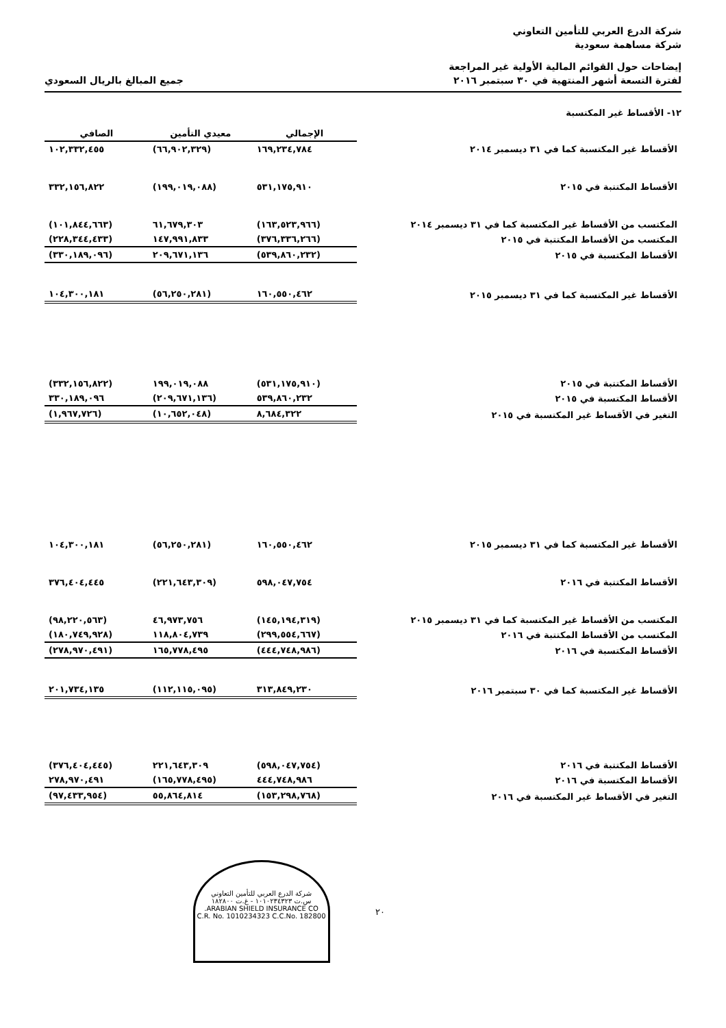شركة الدرع العربي للتأمين التعاوني
شركة مساهمة سعودية
إيضاحات حول القوائم المالية الأولية غير المراجعة
لفترة التسعة أشهر المنتهية في ٣٠ سبتمبر ٢٠١٦
جميع المبالغ بالريال السعودي
١٢- الأقساط غير المكتسبة
| | الإجمالي | معيدي التأمين | الصافي |
| الأقساط غير المكتسبة كما في ٣١ ديسمبر ٢٠١٤ | ١٦٩,٢٣٤,٧٨٤ | (٦٦,٩٠٢,٣٢٩) | ١٠٢,٣٣٢,٤٥٥ |
| الأقساط المكتتبة في ٢٠١٥ | ٥٣١,١٧٥,٩١٠ | (١٩٩,٠١٩,٠٨٨) | ٣٣٢,١٥٦,٨٢٢ |
| المكتسب من الأقساط غير المكتسبة كما في ٣١ ديسمبر ٢٠١٤ | (١٦٣,٥٢٣,٩٦٦) | ٦١,٦٧٩,٣٠٣ | (١٠١,٨٤٤,٦٦٣) |
| المكتسب من الأقساط المكتتبة في ٢٠١٥ | (٣٧٦,٣٣٦,٢٦٦) | ١٤٧,٩٩١,٨٣٣ | (٢٢٨,٣٤٤,٤٣٣) |
| الأقساط المكتسبة في ٢٠١٥ | (٥٣٩,٨٦٠,٢٣٢) | ٢٠٩,٦٧١,١٣٦ | (٣٣٠,١٨٩,٠٩٦) |
| الأقساط غير المكتسبة كما في ٣١ ديسمبر ٢٠١٥ | ١٦٠,٥٥٠,٤٦٢ | (٥٦,٢٥٠,٢٨١) | ١٠٤,٣٠٠,١٨١ |
| الأقساط المكتتبة في ٢٠١٥ | (٥٣١,١٧٥,٩١٠) | ١٩٩,٠١٩,٠٨٨ | (٣٣٢,١٥٦,٨٢٢) |
| الأقساط المكتسبة في ٢٠١٥ | ٥٣٩,٨٦٠,٢٣٢ | (٢٠٩,٦٧١,١٣٦) | ٣٣٠,١٨٩,٠٩٦ |
| التغير في الأقساط غير المكتسبة في ٢٠١٥ | ٨,٦٨٤,٣٢٢ | (١٠,٦٥٢,٠٤٨) | (١,٩٦٧,٧٢٦) |
| الأقساط غير المكتسبة كما في ٣١ ديسمبر ٢٠١٥ | ١٦٠,٥٥٠,٤٦٢ | (٥٦,٢٥٠,٢٨١) | ١٠٤,٣٠٠,١٨١ |
| الأقساط المكتتبة في ٢٠١٦ | ٥٩٨,٠٤٧,٧٥٤ | (٢٢١,٦٤٣,٣٠٩) | ٣٧٦,٤٠٤,٤٤٥ |
| المكتسب من الأقساط غير المكتسبة كما في ٣١ ديسمبر ٢٠١٥ | (١٤٥,١٩٤,٣١٩) | ٤٦,٩٧٣,٧٥٦ | (٩٨,٢٢٠,٥٦٣) |
| المكتسب من الأقساط المكتتبة في ٢٠١٦ | (٢٩٩,٥٥٤,٦٦٧) | ١١٨,٨٠٤,٧٣٩ | (١٨٠,٧٤٩,٩٢٨) |
| الأقساط المكتسبة في ٢٠١٦ | (٤٤٤,٧٤٨,٩٨٦) | ١٦٥,٧٧٨,٤٩٥ | (٢٧٨,٩٧٠,٤٩١) |
| الأقساط غير المكتسبة كما في ٣٠ سبتمبر ٢٠١٦ | ٣١٣,٨٤٩,٢٣٠ | (١١٢,١١٥,٠٩٥) | ٢٠١,٧٣٤,١٣٥ |
| الأقساط المكتتبة في ٢٠١٦ | (٥٩٨,٠٤٧,٧٥٤) | ٢٢١,٦٤٣,٣٠٩ | (٣٧٦,٤٠٤,٤٤٥) |
| الأقساط المكتسبة في ٢٠١٦ | ٤٤٤,٧٤٨,٩٨٦ | (١٦٥,٧٧٨,٤٩٥) | ٢٧٨,٩٧٠,٤٩١ |
| التغير في الأقساط غير المكتسبة في ٢٠١٦ | (١٥٣,٢٩٨,٧٦٨) | ٥٥,٨٦٤,٨١٤ | (٩٧,٤٣٣,٩٥٤) |
٢٠
شركة الدرع العربي للتأمين التعاوني
س.ت ١٠١٠٢٣٤٣٢٣ - غ.ت ١٨٢٨٠٠
ARABIAN SHIELD INSURANCE CO.
C.R. No. 1010234323 C.C.No. 182800